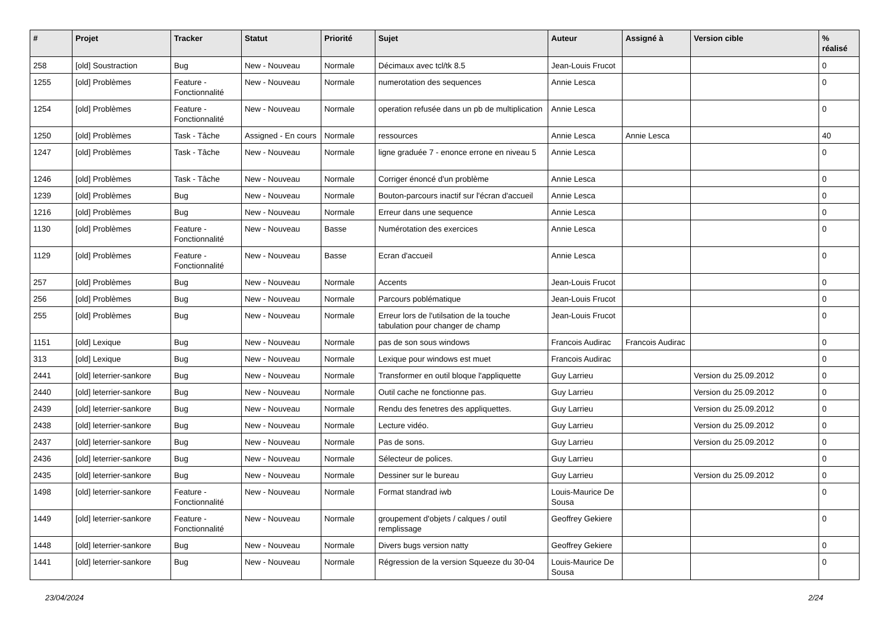| # | Projet | Tracker | Statut | Priorité | Sujet | Auteur | Assigné à | Version cible | % réalisé |
| --- | --- | --- | --- | --- | --- | --- | --- | --- | --- |
| 258 | [old] Soustraction | Bug | New - Nouveau | Normale | Décimaux avec tcl/tk 8.5 | Jean-Louis Frucot | | | 0 |
| 1255 | [old] Problèmes | Feature - Fonctionnalité | New - Nouveau | Normale | numerotation des sequences | Annie Lesca | | | 0 |
| 1254 | [old] Problèmes | Feature - Fonctionnalité | New - Nouveau | Normale | operation refusée dans un pb de multiplication | Annie Lesca | | | 0 |
| 1250 | [old] Problèmes | Task - Tâche | Assigned - En cours | Normale | ressources | Annie Lesca | Annie Lesca | | 40 |
| 1247 | [old] Problèmes | Task - Tâche | New - Nouveau | Normale | ligne graduée 7 - enonce errone en niveau 5 | Annie Lesca | | | 0 |
| 1246 | [old] Problèmes | Task - Tâche | New - Nouveau | Normale | Corriger énoncé d'un problème | Annie Lesca | | | 0 |
| 1239 | [old] Problèmes | Bug | New - Nouveau | Normale | Bouton-parcours inactif sur l'écran d'accueil | Annie Lesca | | | 0 |
| 1216 | [old] Problèmes | Bug | New - Nouveau | Normale | Erreur dans une sequence | Annie Lesca | | | 0 |
| 1130 | [old] Problèmes | Feature - Fonctionnalité | New - Nouveau | Basse | Numérotation des exercices | Annie Lesca | | | 0 |
| 1129 | [old] Problèmes | Feature - Fonctionnalité | New - Nouveau | Basse | Ecran d'accueil | Annie Lesca | | | 0 |
| 257 | [old] Problèmes | Bug | New - Nouveau | Normale | Accents | Jean-Louis Frucot | | | 0 |
| 256 | [old] Problèmes | Bug | New - Nouveau | Normale | Parcours poblématique | Jean-Louis Frucot | | | 0 |
| 255 | [old] Problèmes | Bug | New - Nouveau | Normale | Erreur lors de l'utilsation de la touche tabulation pour changer de champ | Jean-Louis Frucot | | | 0 |
| 1151 | [old] Lexique | Bug | New - Nouveau | Normale | pas de son sous windows | Francois Audirac | Francois Audirac | | 0 |
| 313 | [old] Lexique | Bug | New - Nouveau | Normale | Lexique pour windows est muet | Francois Audirac | | | 0 |
| 2441 | [old] leterrier-sankore | Bug | New - Nouveau | Normale | Transformer en outil bloque l'appliquette | Guy Larrieu | | Version du 25.09.2012 | 0 |
| 2440 | [old] leterrier-sankore | Bug | New - Nouveau | Normale | Outil cache ne fonctionne pas. | Guy Larrieu | | Version du 25.09.2012 | 0 |
| 2439 | [old] leterrier-sankore | Bug | New - Nouveau | Normale | Rendu des fenetres des appliquettes. | Guy Larrieu | | Version du 25.09.2012 | 0 |
| 2438 | [old] leterrier-sankore | Bug | New - Nouveau | Normale | Lecture vidéo. | Guy Larrieu | | Version du 25.09.2012 | 0 |
| 2437 | [old] leterrier-sankore | Bug | New - Nouveau | Normale | Pas de sons. | Guy Larrieu | | Version du 25.09.2012 | 0 |
| 2436 | [old] leterrier-sankore | Bug | New - Nouveau | Normale | Sélecteur de polices. | Guy Larrieu | | | 0 |
| 2435 | [old] leterrier-sankore | Bug | New - Nouveau | Normale | Dessiner sur le bureau | Guy Larrieu | | Version du 25.09.2012 | 0 |
| 1498 | [old] leterrier-sankore | Feature - Fonctionnalité | New - Nouveau | Normale | Format standrad iwb | Louis-Maurice De Sousa | | | 0 |
| 1449 | [old] leterrier-sankore | Feature - Fonctionnalité | New - Nouveau | Normale | groupement d'objets / calques / outil remplissage | Geoffrey Gekiere | | | 0 |
| 1448 | [old] leterrier-sankore | Bug | New - Nouveau | Normale | Divers bugs version natty | Geoffrey Gekiere | | | 0 |
| 1441 | [old] leterrier-sankore | Bug | New - Nouveau | Normale | Régression de la version Squeeze du 30-04 | Louis-Maurice De Sousa | | | 0 |
23/04/2024 2/24